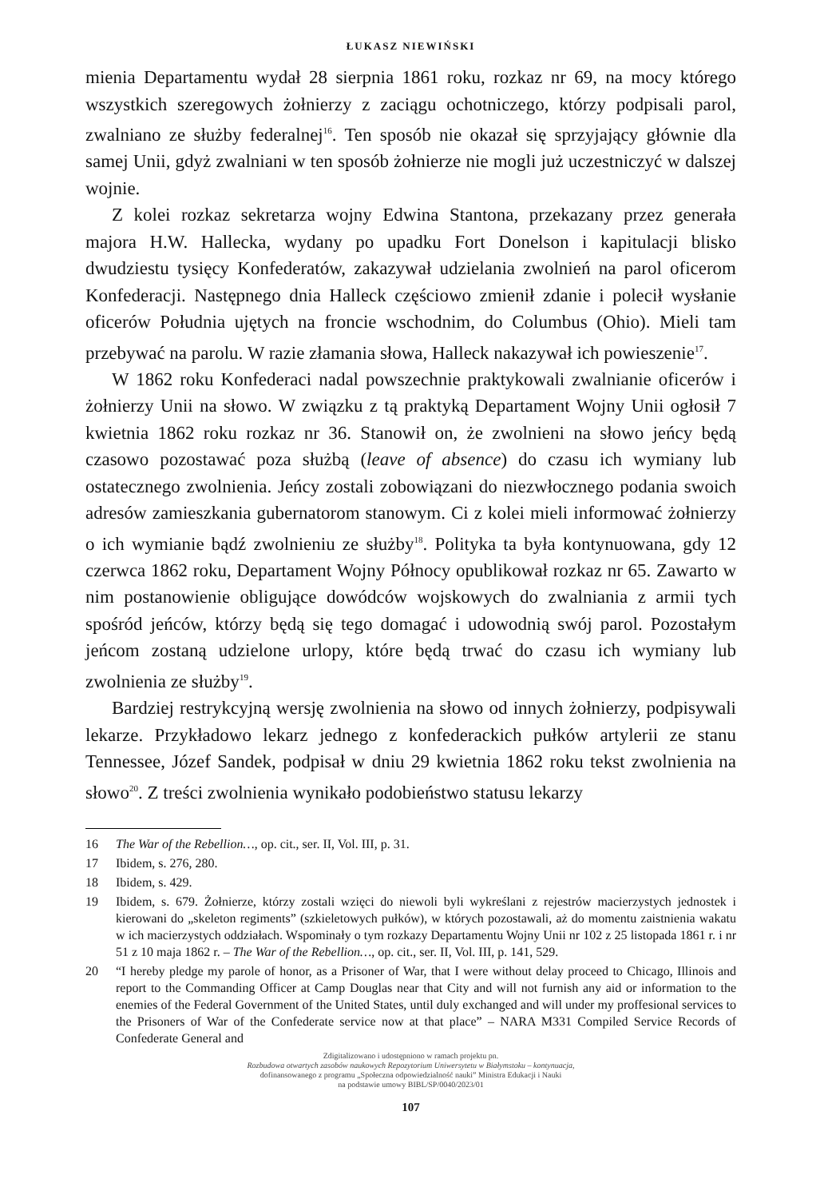ŁUKASZ NIEWIŃSKI
mienia Departamentu wydał 28 sierpnia 1861 roku, rozkaz nr 69, na mocy którego wszystkich szeregowych żołnierzy z zaciągu ochotniczego, którzy podpisali parol, zwalniano ze służby federalnej<sup>16</sup>. Ten sposób nie okazał się sprzyjający głównie dla samej Unii, gdyż zwalniani w ten sposób żołnierze nie mogli już uczestniczyć w dalszej wojnie.
Z kolei rozkaz sekretarza wojny Edwina Stantona, przekazany przez generała majora H.W. Hallecka, wydany po upadku Fort Donelson i kapitulacji blisko dwudziestu tysięcy Konfederatów, zakazywał udzielania zwolnień na parol oficerom Konfederacji. Następnego dnia Halleck częściowo zmienił zdanie i polecił wysłanie oficerów Południa ujętych na froncie wschodnim, do Columbus (Ohio). Mieli tam przebywać na parolu. W razie złamania słowa, Halleck nakazywał ich powieszenie<sup>17</sup>.
W 1862 roku Konfederaci nadal powszechnie praktykowali zwalnianie oficerów i żołnierzy Unii na słowo. W związku z tą praktyką Departament Wojny Unii ogłosił 7 kwietnia 1862 roku rozkaz nr 36. Stanowił on, że zwolnieni na słowo jeńcy będą czasowo pozostawać poza służbą (leave of absence) do czasu ich wymiany lub ostatecznego zwolnienia. Jeńcy zostali zobowiązani do niezwłocznego podania swoich adresów zamieszkania gubernatorom stanowym. Ci z kolei mieli informować żołnierzy o ich wymianie bądź zwolnieniu ze służby<sup>18</sup>. Polityka ta była kontynuowana, gdy 12 czerwca 1862 roku, Departament Wojny Północy opublikował rozkaz nr 65. Zawarto w nim postanowienie obligujące dowódców wojskowych do zwalniania z armii tych spośród jeńców, którzy będą się tego domagać i udowodnią swój parol. Pozostałym jeńcom zostaną udzielone urlopy, które będą trwać do czasu ich wymiany lub zwolnienia ze służby<sup>19</sup>.
Bardziej restrykcyjną wersję zwolnienia na słowo od innych żołnierzy, podpisywali lekarze. Przykładowo lekarz jednego z konfederackich pułków artylerii ze stanu Tennessee, Józef Sandek, podpisał w dniu 29 kwietnia 1862 roku tekst zwolnienia na słowo<sup>20</sup>. Z treści zwolnienia wynikało podobieństwo statusu lekarzy
16 The War of the Rebellion…, op. cit., ser. II, Vol. III, p. 31.
17 Ibidem, s. 276, 280.
18 Ibidem, s. 429.
19 Ibidem, s. 679. Żołnierze, którzy zostali wzięci do niewoli byli wykreślani z rejestrów macierzystych jednostek i kierowani do „skeleton regiments” (szkieletowych pułków), w których pozostawali, aż do momentu zaistnienia wakatu w ich macierzystych oddziałach. Wspominały o tym rozkazy Departamentu Wojny Unii nr 102 z 25 listopada 1861 r. i nr 51 z 10 maja 1862 r. – The War of the Rebellion…, op. cit., ser. II, Vol. III, p. 141, 529.
20 “I hereby pledge my parole of honor, as a Prisoner of War, that I were without delay proceed to Chicago, Illinois and report to the Commanding Officer at Camp Douglas near that City and will not furnish any aid or information to the enemies of the Federal Government of the United States, until duly exchanged and will under my proffesional services to the Prisoners of War of the Confederate service now at that place” – NARA M331 Compiled Service Records of Confederate General and
Zdigitalizowano i udostępniono w ramach projektu pn.
Rozbudowa otwartych zasobów naukowych Repozytorium Uniwersytetu w Białymstoku – kontynuacja,
dofinansowanego z programu „Społeczna odpowiedzialność nauki” Ministra Edukacji i Nauki
na podstawie umowy BIBL/SP/0040/2023/01
107